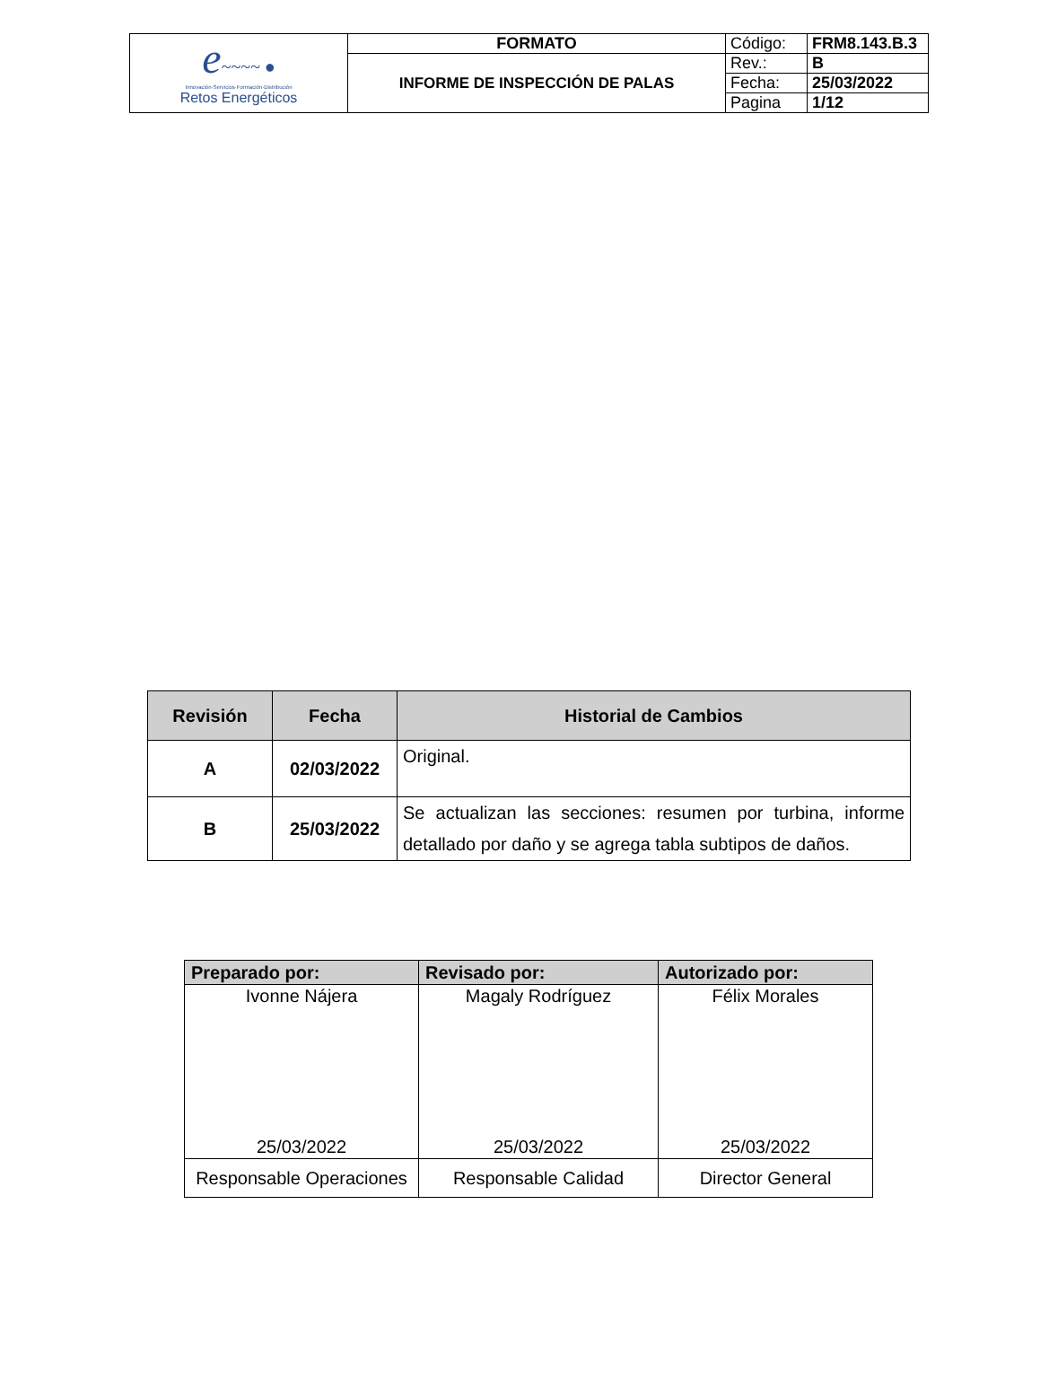| e ~~~~ ● Innovación·Servicios·Formación·Distribución Retos Energéticos | FORMATO | Código: | FRM8.143.B.3 |
| | INFORME DE INSPECCIÓN DE PALAS | Rev.: | B |
| | | Fecha: | 25/03/2022 |
| | | Pagina | 1/12 |
| Revisión | Fecha | Historial de Cambios |
| --- | --- | --- |
| A | 02/03/2022 | Original. |
| B | 25/03/2022 | Se actualizan las secciones: resumen por turbina, informe detallado por daño y se agrega tabla subtipos de daños. |
| Preparado por: | Revisado por: | Autorizado por: |
| --- | --- | --- |
| Ivonne Nájera 25/03/2022 | Magaly Rodríguez 25/03/2022 | Félix Morales 25/03/2022 |
| Responsable Operaciones | Responsable Calidad | Director General |